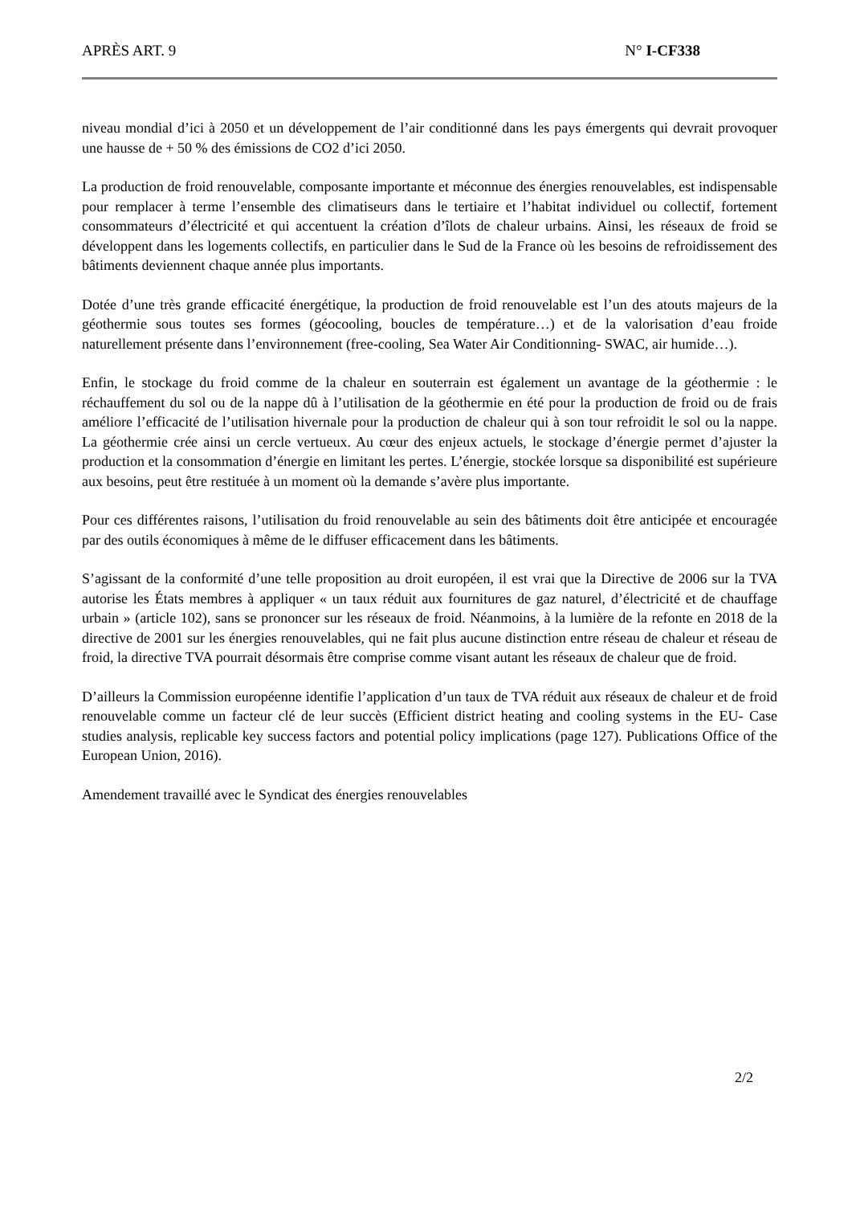APRÈS ART. 9 N° I-CF338
niveau mondial d’ici à 2050 et un développement de l’air conditionné dans les pays émergents qui devrait provoquer une hausse de + 50 % des émissions de CO2 d’ici 2050.
La production de froid renouvelable, composante importante et méconnue des énergies renouvelables, est indispensable pour remplacer à terme l’ensemble des climatiseurs dans le tertiaire et l’habitat individuel ou collectif, fortement consommateurs d’électricité et qui accentuent la création d’îlots de chaleur urbains. Ainsi, les réseaux de froid se développent dans les logements collectifs, en particulier dans le Sud de la France où les besoins de refroidissement des bâtiments deviennent chaque année plus importants.
Dotée d’une très grande efficacité énergétique, la production de froid renouvelable est l’un des atouts majeurs de la géothermie sous toutes ses formes (géocooling, boucles de température…) et de la valorisation d’eau froide naturellement présente dans l’environnement (free-cooling, Sea Water Air Conditionning- SWAC, air humide…).
Enfin, le stockage du froid comme de la chaleur en souterrain est également un avantage de la géothermie : le réchauffement du sol ou de la nappe dû à l’utilisation de la géothermie en été pour la production de froid ou de frais améliore l’efficacité de l’utilisation hivernale pour la production de chaleur qui à son tour refroidit le sol ou la nappe. La géothermie crée ainsi un cercle vertueux. Au cœur des enjeux actuels, le stockage d’énergie permet d’ajuster la production et la consommation d’énergie en limitant les pertes. L’énergie, stockée lorsque sa disponibilité est supérieure aux besoins, peut être restituée à un moment où la demande s’avère plus importante.
Pour ces différentes raisons, l’utilisation du froid renouvelable au sein des bâtiments doit être anticipée et encouragée par des outils économiques à même de le diffuser efficacement dans les bâtiments.
S’agissant de la conformité d’une telle proposition au droit européen, il est vrai que la Directive de 2006 sur la TVA autorise les États membres à appliquer « un taux réduit aux fournitures de gaz naturel, d’électricité et de chauffage urbain » (article 102), sans se prononcer sur les réseaux de froid. Néanmoins, à la lumière de la refonte en 2018 de la directive de 2001 sur les énergies renouvelables, qui ne fait plus aucune distinction entre réseau de chaleur et réseau de froid, la directive TVA pourrait désormais être comprise comme visant autant les réseaux de chaleur que de froid.
D’ailleurs la Commission européenne identifie l’application d’un taux de TVA réduit aux réseaux de chaleur et de froid renouvelable comme un facteur clé de leur succès (Efficient district heating and cooling systems in the EU- Case studies analysis, replicable key success factors and potential policy implications (page 127). Publications Office of the European Union, 2016).
Amendement travaillé avec le Syndicat des énergies renouvelables
2/2